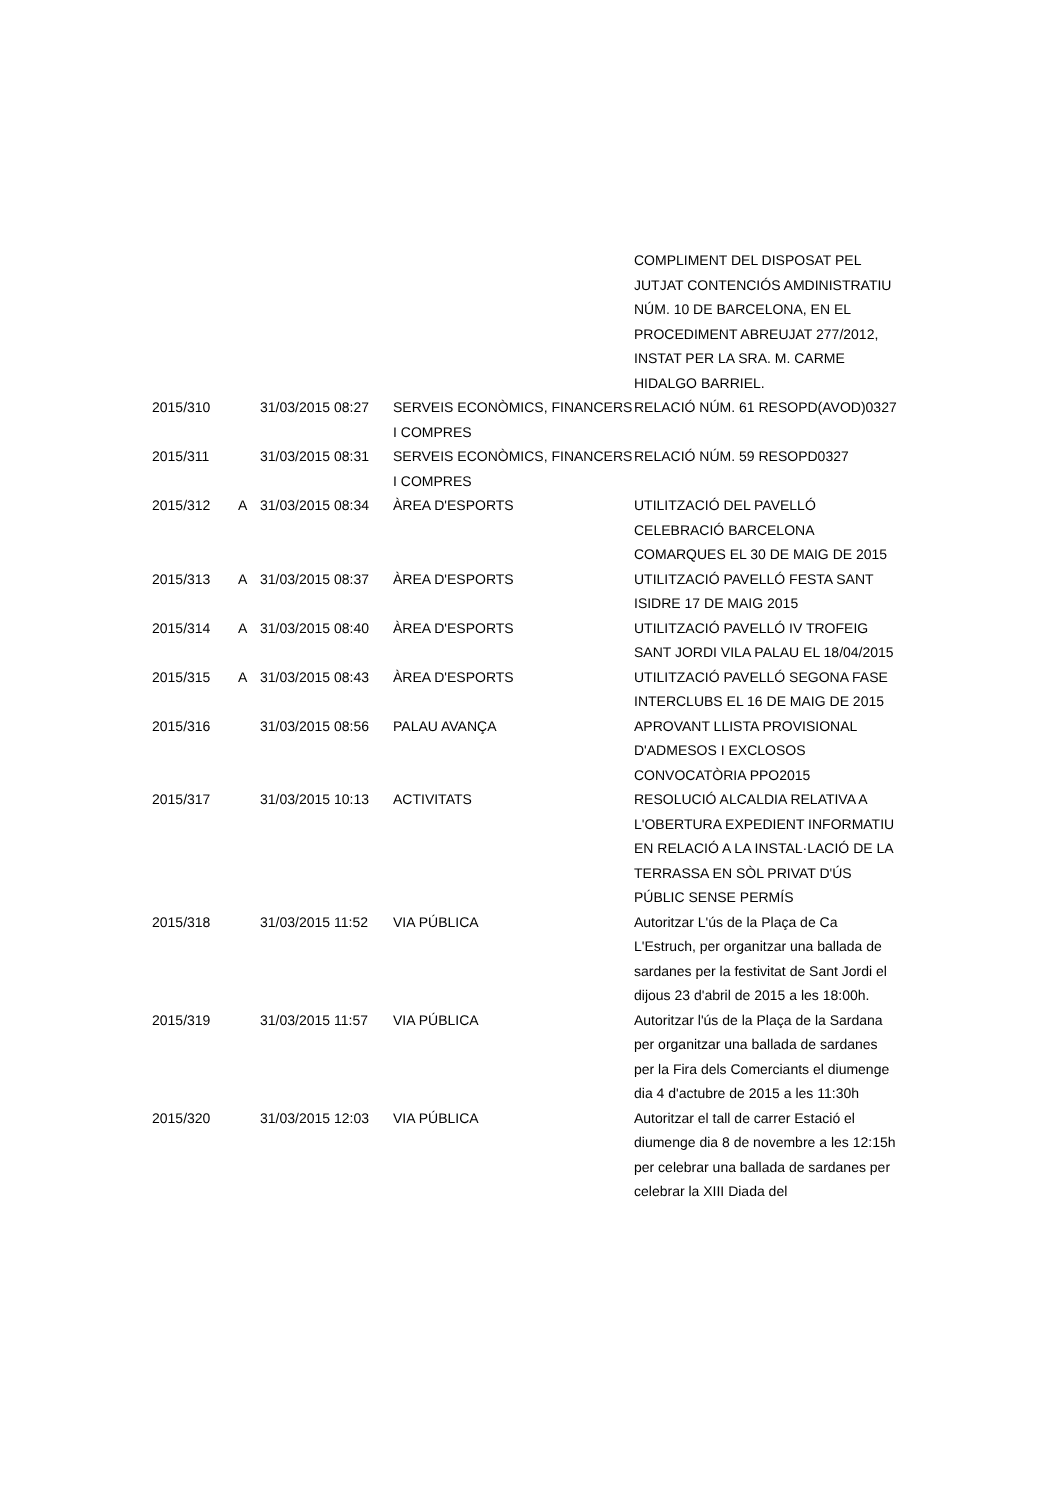| | | | | COMPLIMENT DEL DISPOSAT PEL JUTJAT CONTENCIÓS AMDINISTRATIU NÚM. 10 DE BARCELONA, EN EL PROCEDIMENT ABREUJAT 277/2012, INSTAT PER LA SRA. M. CARME HIDALGO BARRIEL. |
| 2015/310 | | 31/03/2015 08:27 | SERVEIS ECONÒMICS, FINANCERS I COMPRES | RELACIÓ NÚM. 61 RESOPD(AVOD)0327 |
| 2015/311 | | 31/03/2015 08:31 | SERVEIS ECONÒMICS, FINANCERS I COMPRES | RELACIÓ NÚM. 59 RESOPD0327 |
| 2015/312 | A | 31/03/2015 08:34 | ÀREA D'ESPORTS | UTILITZACIÓ DEL PAVELLÓ CELEBRACIÓ BARCELONA COMARQUES EL 30 DE MAIG DE 2015 |
| 2015/313 | A | 31/03/2015 08:37 | ÀREA D'ESPORTS | UTILITZACIÓ PAVELLÓ FESTA SANT ISIDRE 17 DE MAIG 2015 |
| 2015/314 | A | 31/03/2015 08:40 | ÀREA D'ESPORTS | UTILITZACIÓ PAVELLÓ IV TROFEIG SANT JORDI VILA PALAU EL 18/04/2015 |
| 2015/315 | A | 31/03/2015 08:43 | ÀREA D'ESPORTS | UTILITZACIÓ PAVELLÓ SEGONA FASE INTERCLUBS EL 16 DE MAIG DE 2015 |
| 2015/316 | | 31/03/2015 08:56 | PALAU AVANÇA | APROVANT LLISTA PROVISIONAL D'ADMESOS I EXCLOSOS CONVOCATÒRIA PPO2015 |
| 2015/317 | | 31/03/2015 10:13 | ACTIVITATS | RESOLUCIÓ ALCALDIA RELATIVA A L'OBERTURA EXPEDIENT INFORMATIU EN RELACIÓ A LA INSTAL·LACIÓ DE LA TERRASSA EN SÒL PRIVAT D'ÚS PÚBLIC SENSE PERMÍS |
| 2015/318 | | 31/03/2015 11:52 | VIA PÚBLICA | Autoritzar L'ús de la Plaça de Ca L'Estruch, per organitzar una ballada de sardanes per la festivitat de Sant Jordi el dijous 23 d'abril de 2015 a les 18:00h. |
| 2015/319 | | 31/03/2015 11:57 | VIA PÚBLICA | Autoritzar l'ús de la Plaça de la Sardana per organitzar una ballada de sardanes per la Fira dels Comerciants el diumenge dia 4 d'actubre de 2015 a les 11:30h |
| 2015/320 | | 31/03/2015 12:03 | VIA PÚBLICA | Autoritzar el tall de carrer Estació el diumenge dia 8 de novembre a les 12:15h per celebrar una ballada de sardanes per celebrar la XIII Diada del |